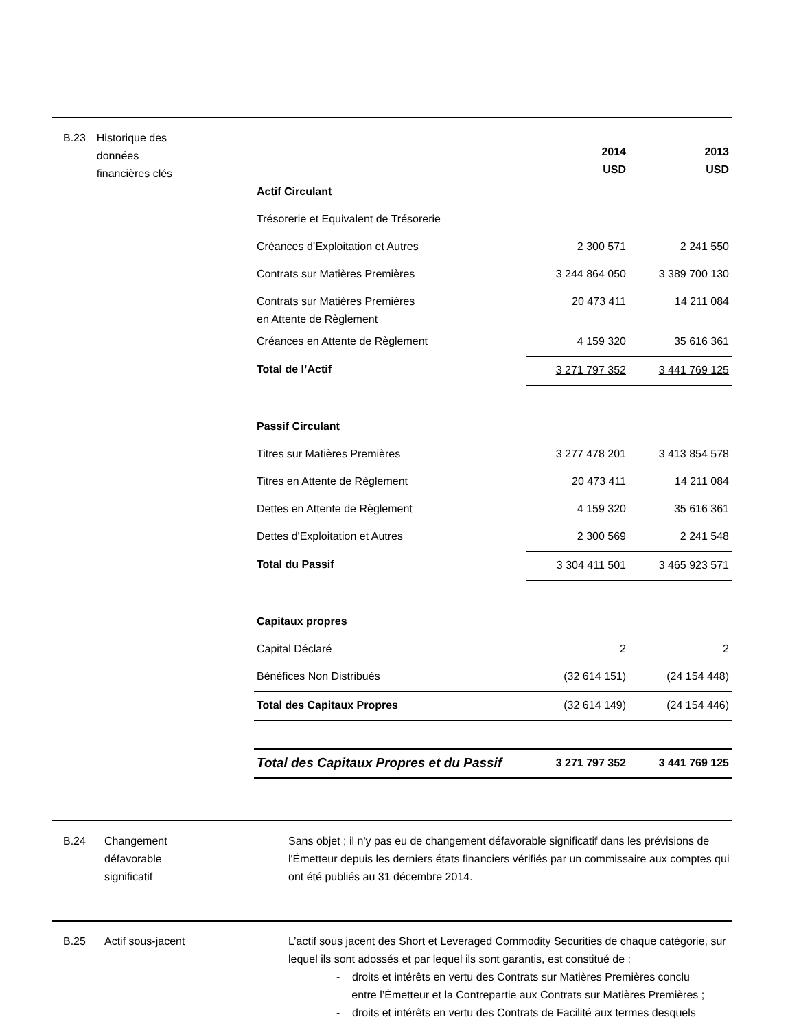B.23 Historique des
données
financières clés
| | 2014 USD | 2013 USD |
| Actif Circulant | | |
| Trésorerie et Equivalent de Trésorerie | | |
| Créances d’Exploitation et Autres | 2 300 571 | 2 241 550 |
| Contrats sur Matières Premières | 3 244 864 050 | 3 389 700 130 |
| Contrats sur Matières Premières en Attente de Règlement | 20 473 411 | 14 211 084 |
| Créances en Attente de Règlement | 4 159 320 | 35 616 361 |
| Total de l’Actif | 3 271 797 352 | 3 441 769 125 |
| Passif Circulant | | |
| Titres sur Matières Premières | 3 277 478 201 | 3 413 854 578 |
| Titres en Attente de Règlement | 20 473 411 | 14 211 084 |
| Dettes en Attente de Règlement | 4 159 320 | 35 616 361 |
| Dettes d'Exploitation et Autres | 2 300 569 | 2 241 548 |
| Total du Passif | 3 304 411 501 | 3 465 923 571 |
| Capitaux propres | | |
| Capital Déclaré | 2 | 2 |
| Bénéfices Non Distribués | (32 614 151) | (24 154 448) |
| Total des Capitaux Propres | (32 614 149) | (24 154 446) |
| Total des Capitaux Propres et du Passif | 3 271 797 352 | 3 441 769 125 |
B.24 Changement
défavorable
significatif
Sans objet ; il n'y pas eu de changement défavorable significatif dans les prévisions de l'Émetteur depuis les derniers états financiers vérifiés par un commissaire aux comptes qui ont été publiés au 31 décembre 2014.
B.25 Actif sous-jacent L’actif sous jacent des Short et Leveraged Commodity Securities de chaque catégorie, sur lequel ils sont adossés et par lequel ils sont garantis, est constitué de :
- droits et intérêts en vertu des Contrats sur Matières Premières conclu
entre l’Émetteur et la Contrepartie aux Contrats sur Matières Premières ;
- droits et intérêts en vertu des Contrats de Facilité aux termes desquels